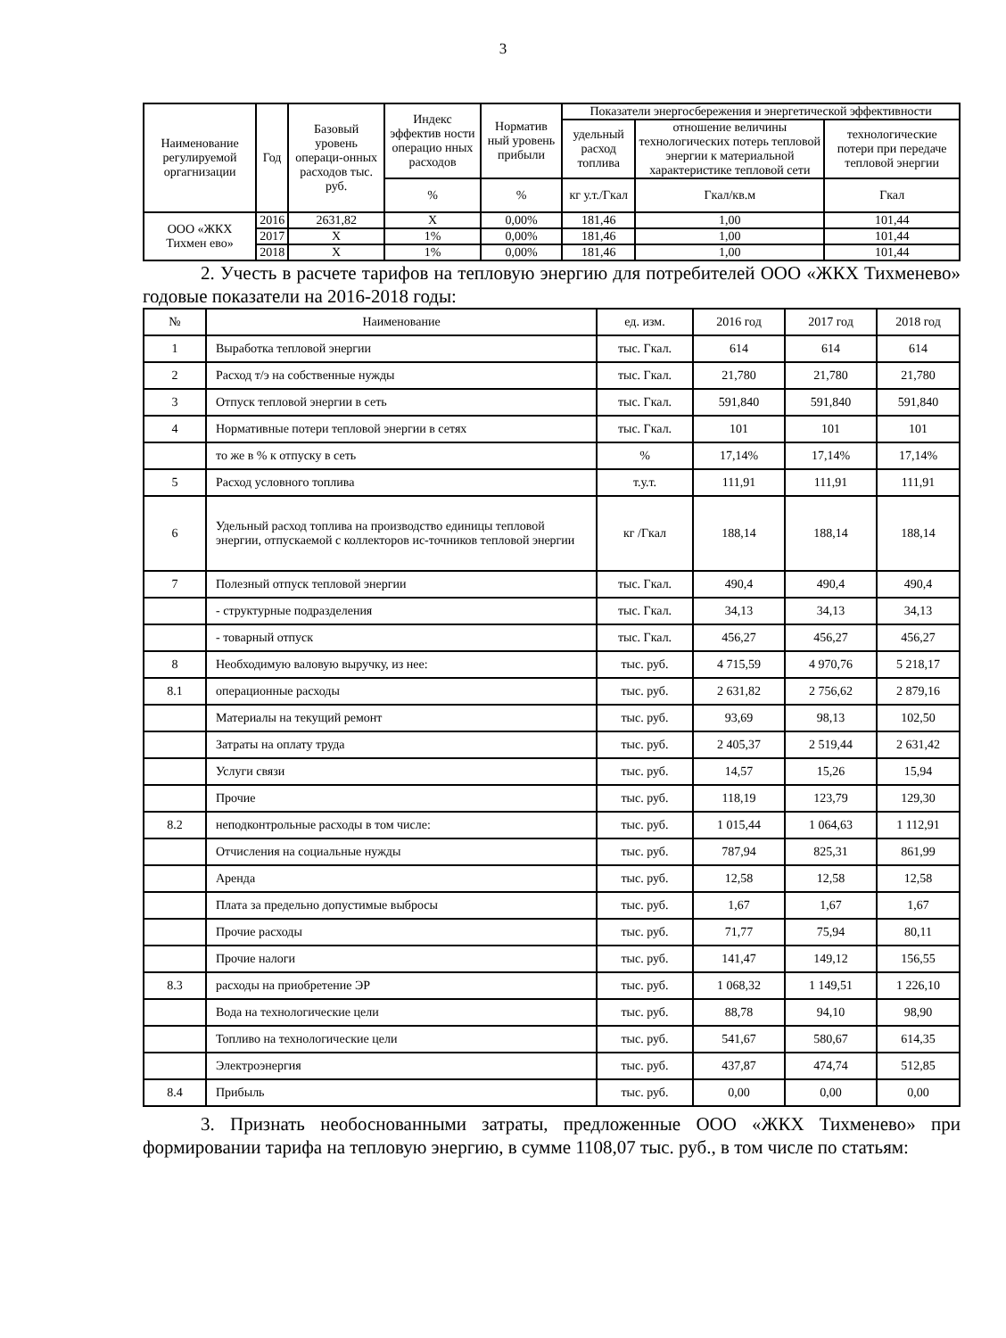3
| Наименование регулируемой оргагнизации | Год | Базовый уровень операци-онных расходов тыс. руб. | Индекс эффектив ности операцио нных расходов | Норматив ный уровень прибыли | Показатели энергосбережения и энергетической эффективности | | |
| --- | --- | --- | --- | --- | --- | --- | --- |
| | | | | | удельный расход топлива | отношение величины технологических потерь тепловой энергии к материальной характеристике тепловой сети | технологические потери при передаче тепловой энергии |
| | | | % | % | кг у.т./Гкал | Гкал/кв.м | Гкал |
| ООО «ЖКХ Тихмен ево» | 2016 | 2631,82 | Х | 0,00% | 181,46 | 1,00 | 101,44 |
| | 2017 | Х | 1% | 0,00% | 181,46 | 1,00 | 101,44 |
| | 2018 | Х | 1% | 0,00% | 181,46 | 1,00 | 101,44 |
2. Учесть в расчете тарифов на тепловую энергию для потребителей ООО «ЖКХ Тихменево» годовые показатели на 2016-2018 годы:
| № | Наименование | ед. изм. | 2016 год | 2017 год | 2018 год |
| --- | --- | --- | --- | --- | --- |
| 1 | Выработка тепловой энергии | тыс. Гкал. | 614 | 614 | 614 |
| 2 | Расход т/э на собственные нужды | тыс. Гкал. | 21,780 | 21,780 | 21,780 |
| 3 | Отпуск тепловой энергии в сеть | тыс. Гкал. | 591,840 | 591,840 | 591,840 |
| 4 | Нормативные потери тепловой энергии в сетях | тыс. Гкал. | 101 | 101 | 101 |
| | то же в % к отпуску в сеть | % | 17,14% | 17,14% | 17,14% |
| 5 | Расход условного топлива | т.у.т. | 111,91 | 111,91 | 111,91 |
| 6 | Удельный расход топлива на производство единицы тепловой энергии, отпускаемой с коллекторов ис-точников тепловой энергии | кг /Гкал | 188,14 | 188,14 | 188,14 |
| 7 | Полезный отпуск тепловой энергии | тыс. Гкал. | 490,4 | 490,4 | 490,4 |
| | - структурные подразделения | тыс. Гкал. | 34,13 | 34,13 | 34,13 |
| | - товарный отпуск | тыс. Гкал. | 456,27 | 456,27 | 456,27 |
| 8 | Необходимую валовую выручку, из нее: | тыс. руб. | 4 715,59 | 4 970,76 | 5 218,17 |
| 8.1 | операционные расходы | тыс. руб. | 2 631,82 | 2 756,62 | 2 879,16 |
| | Материалы на текущий ремонт | тыс. руб. | 93,69 | 98,13 | 102,50 |
| | Затраты на оплату труда | тыс. руб. | 2 405,37 | 2 519,44 | 2 631,42 |
| | Услуги связи | тыс. руб. | 14,57 | 15,26 | 15,94 |
| | Прочие | тыс. руб. | 118,19 | 123,79 | 129,30 |
| 8.2 | неподконтрольные расходы в том числе: | тыс. руб. | 1 015,44 | 1 064,63 | 1 112,91 |
| | Отчисления на социальные нужды | тыс. руб. | 787,94 | 825,31 | 861,99 |
| | Аренда | тыс. руб. | 12,58 | 12,58 | 12,58 |
| | Плата за предельно допустимые выбросы | тыс. руб. | 1,67 | 1,67 | 1,67 |
| | Прочие расходы | тыс. руб. | 71,77 | 75,94 | 80,11 |
| | Прочие налоги | тыс. руб. | 141,47 | 149,12 | 156,55 |
| 8.3 | расходы на приобретение ЭР | тыс. руб. | 1 068,32 | 1 149,51 | 1 226,10 |
| | Вода на технологические цели | тыс. руб. | 88,78 | 94,10 | 98,90 |
| | Топливо на технологические цели | тыс. руб. | 541,67 | 580,67 | 614,35 |
| | Электроэнергия | тыс. руб. | 437,87 | 474,74 | 512,85 |
| 8.4 | Прибыль | тыс. руб. | 0,00 | 0,00 | 0,00 |
3. Признать необоснованными затраты, предложенные ООО «ЖКХ Тихменево» при формировании тарифа на тепловую энергию, в сумме 1108,07 тыс. руб., в том числе по статьям: